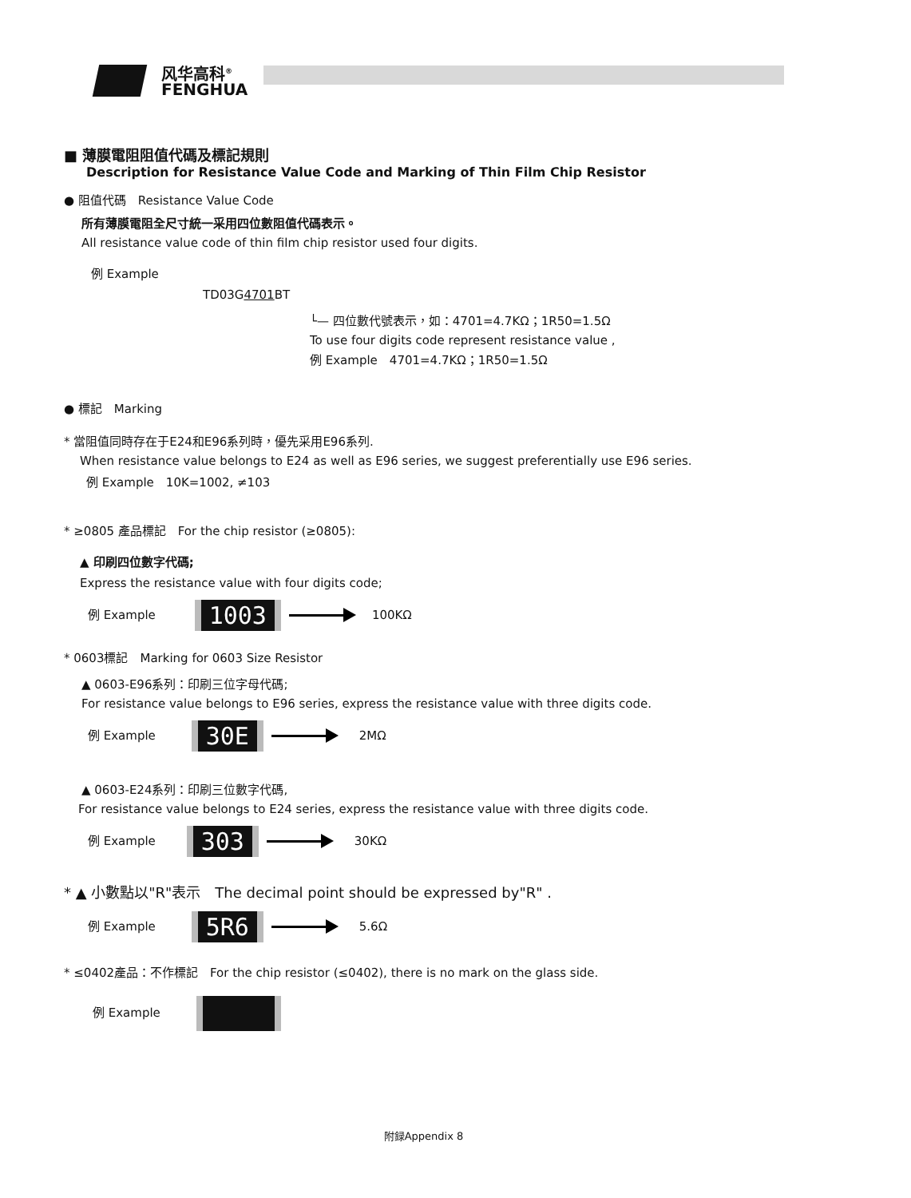风华高科<sup>®</sup>
FENGHUA
■ 薄膜電阻阻值代碼及標記規則
Description for Resistance Value Code and Marking of Thin Film Chip Resistor
● 阻值代碼　Resistance Value Code
所有薄膜電阻全尺寸統一采用四位數阻值代碼表示。
All resistance value code of thin film chip resistor used four digits.
例 Example
TD03G4701 BT
└— 四位數代號表示，如：4701=4.7KΩ；1R50=1.5Ω
To use four digits code represent resistance value ,
例 Example　4701=4.7KΩ；1R50=1.5Ω
● 標記　Marking
* 當阻值同時存在于E24和E96系列時，優先采用E96系列.
When resistance value belongs to E24 as well as E96 series, we suggest preferentially use E96 series.
例 Example　10K=1002, ≠103
* ≥0805 產品標記　For the chip resistor (≥0805):
▲ 印刷四位數字代碼;
Express the resistance value with four digits code;
例 Example 1003 100KΩ
* 0603標記　Marking for 0603 Size Resistor
▲ 0603-E96系列：印刷三位字母代碼;
For resistance value belongs to E96 series, express the resistance value with three digits code.
例 Example 30E 2MΩ
▲ 0603-E24系列：印刷三位數字代碼,
For resistance value belongs to E24 series, express the resistance value with three digits code.
例 Example 303 30KΩ
* ▲ 小數點以"R"表示　The decimal point should be expressed by"R" .
例 Example 5R6 5.6Ω
* ≤0402產品：不作標記　For the chip resistor (≤0402), there is no mark on the glass side.
例 Example
附録Appendix 8